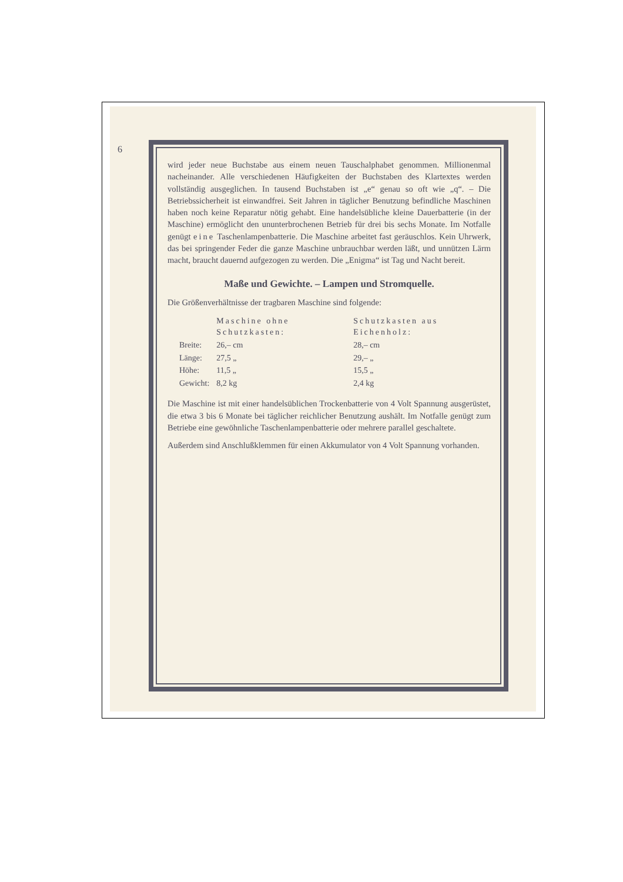6
wird jeder neue Buchstabe aus einem neuen Tauschalphabet genommen. Millionenmal nacheinander. Alle verschiedenen Häufigkeiten der Buchstaben des Klartextes werden vollständig ausgeglichen. In tausend Buchstaben ist „e“ genau so oft wie „q“. – Die Betriebssicherheit ist einwandfrei. Seit Jahren in täglicher Benutzung befindliche Maschinen haben noch keine Reparatur nötig gehabt. Eine handelsübliche kleine Dauerbatterie (in der Maschine) ermöglicht den ununterbrochenen Betrieb für drei bis sechs Monate. Im Notfalle genügt eine Taschenlampenbatterie. Die Maschine arbeitet fast geräuschlos. Kein Uhrwerk, das bei springender Feder die ganze Maschine unbrauchbar werden läßt, und unnützen Lärm macht, braucht dauernd aufgezogen zu werden. Die „Enigma“ ist Tag und Nacht bereit.
Maße und Gewichte. – Lampen und Stromquelle.
Die Größenverhältnisse der tragbaren Maschine sind folgende:
| | Maschine ohne Schutzkasten: | Schutzkasten aus Eichenholz: |
| --- | --- | --- |
| Breite: | 26,– cm | 28,– cm |
| Länge: | 27,5 „ | 29,– „ |
| Höhe: | 11,5 „ | 15,5 „ |
| Gewicht: | 8,2 kg | 2,4 kg |
Die Maschine ist mit einer handelsüblichen Trockenbatterie von 4 Volt Spannung ausgerüstet, die etwa 3 bis 6 Monate bei täglicher reichlicher Benutzung aushält. Im Notfalle genügt zum Betriebe eine gewöhnliche Taschenlampenbatterie oder mehrere parallel geschaltete.
Außerdem sind Anschlußklemmen für einen Akkumulator von 4 Volt Spannung vorhanden.